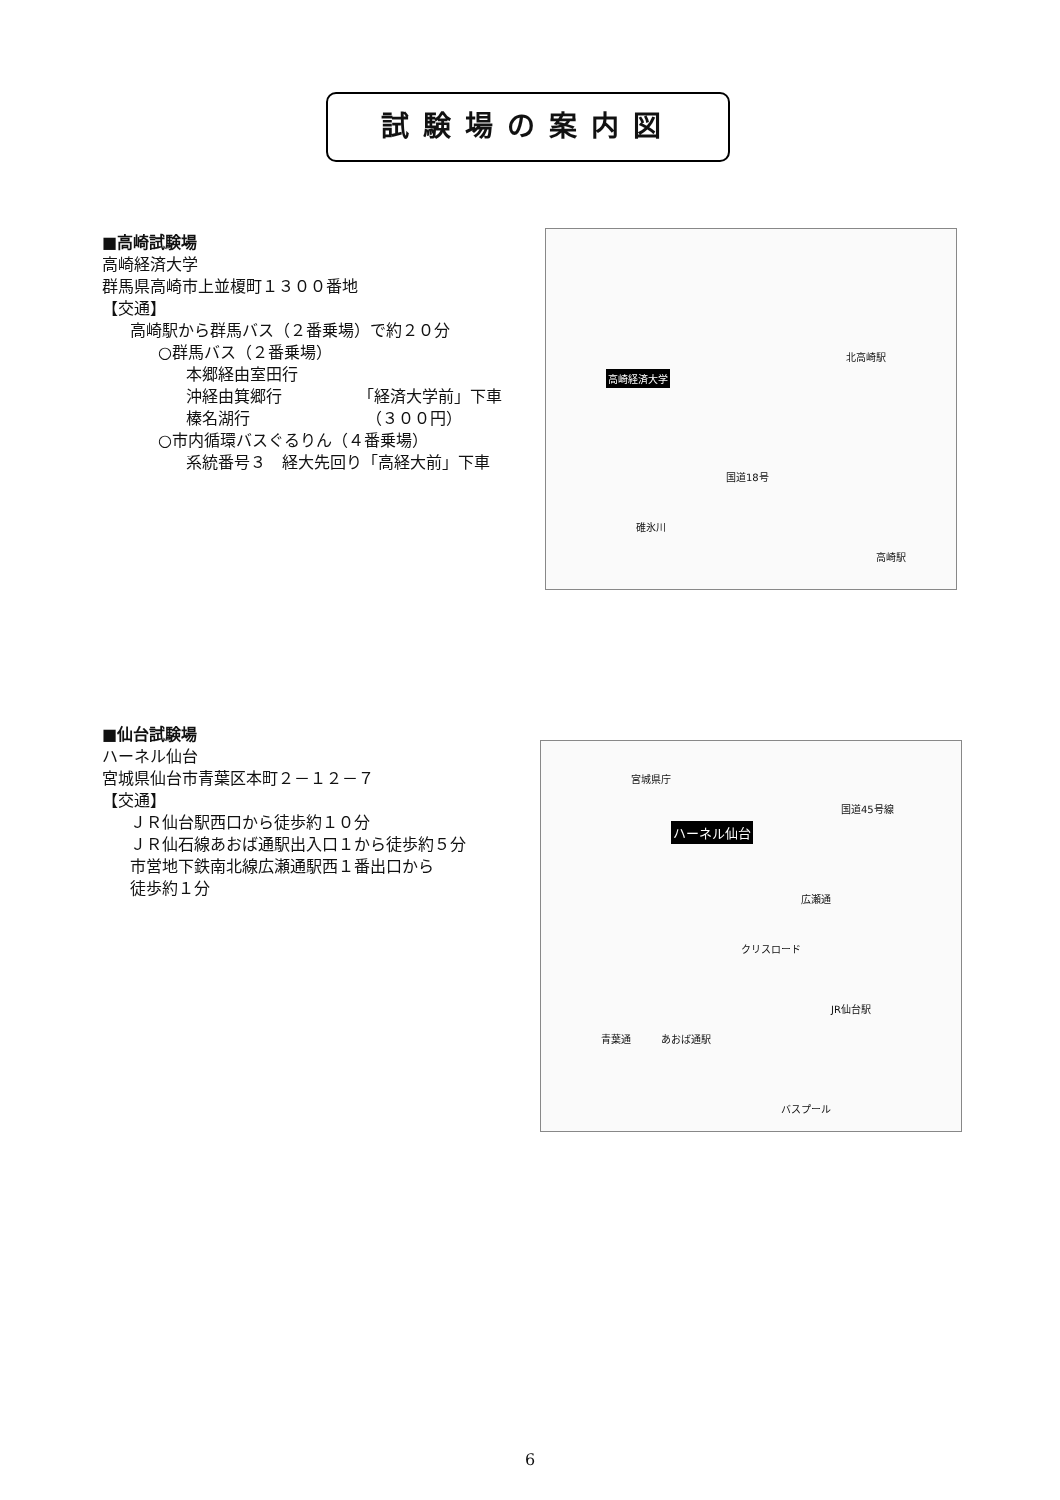試験場の案内図
■高崎試験場
高崎経済大学
群馬県高崎市上並榎町１３００番地
【交通】
高崎駅から群馬バス（２番乗場）で約２０分
○群馬バス（２番乗場）
本郷経由室田行
沖経由箕郷行
榛名湖行
「経済大学前」下車
　（３００円）
○市内循環バスぐるりん（４番乗場）
系統番号３　経大先回り「高経大前」下車
高崎経済大学
北高崎駅
高崎駅
国道18号
碓氷川
■仙台試験場
ハーネル仙台
宮城県仙台市青葉区本町２－１２－７
【交通】
ＪＲ仙台駅西口から徒歩約１０分
ＪＲ仙石線あおば通駅出入口１から徒歩約５分
市営地下鉄南北線広瀬通駅西１番出口から
徒歩約１分
ハーネル仙台
宮城県庁
クリスロード
広瀬通
青葉通 あおば通駅
JR仙台駅
バスプール
国道45号線
6